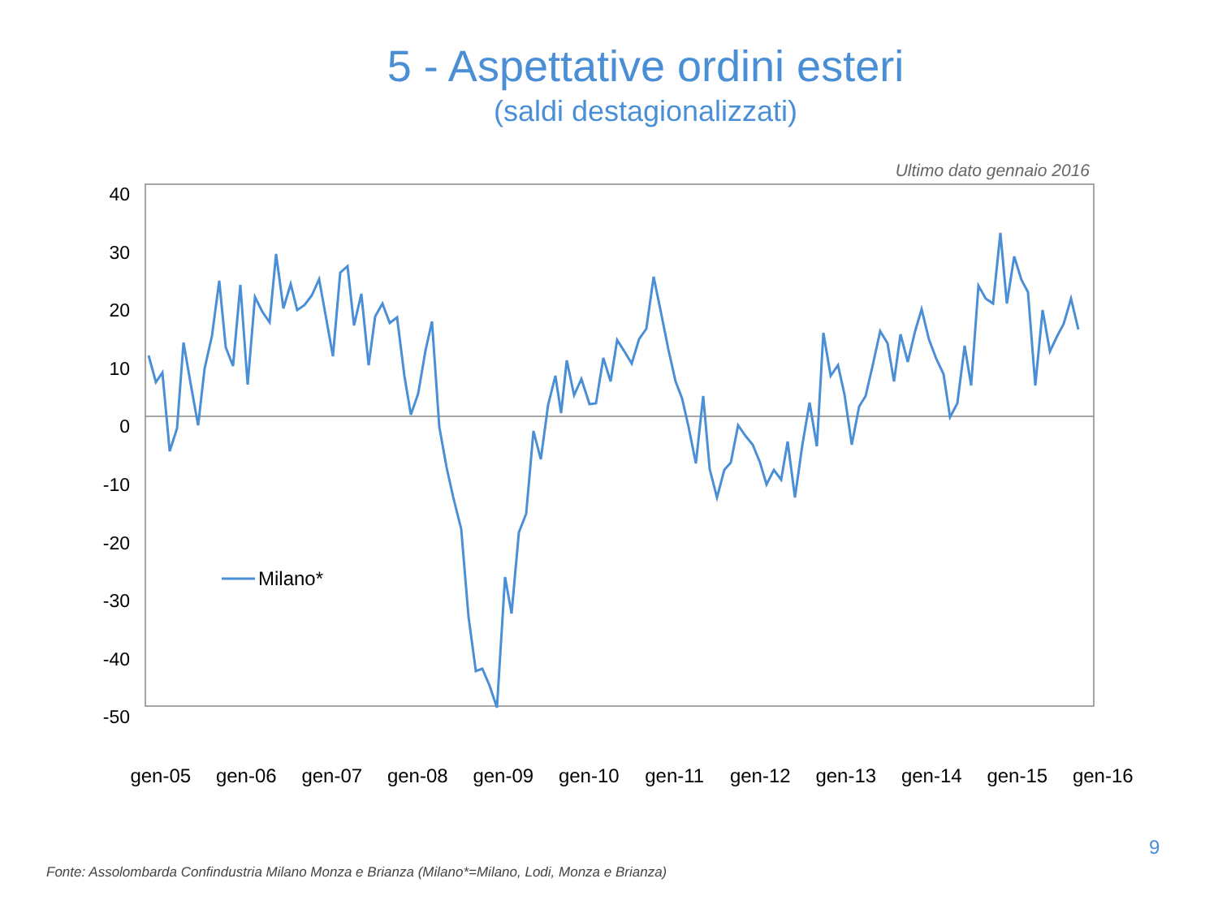5 - Aspettative ordini esteri
(saldi destagionalizzati)
Ultimo dato gennaio 2016
40
30
20
10
0
-10
-20
-30
-40
-50
Milano*
gen-05 gen-06 gen-07 gen-08 gen-09 gen-10 gen-11 gen-12 gen-13 gen-14 gen-15 gen-16
9
Fonte: Assolombarda Confindustria Milano Monza e Brianza (Milano*=Milano, Lodi, Monza e Brianza)